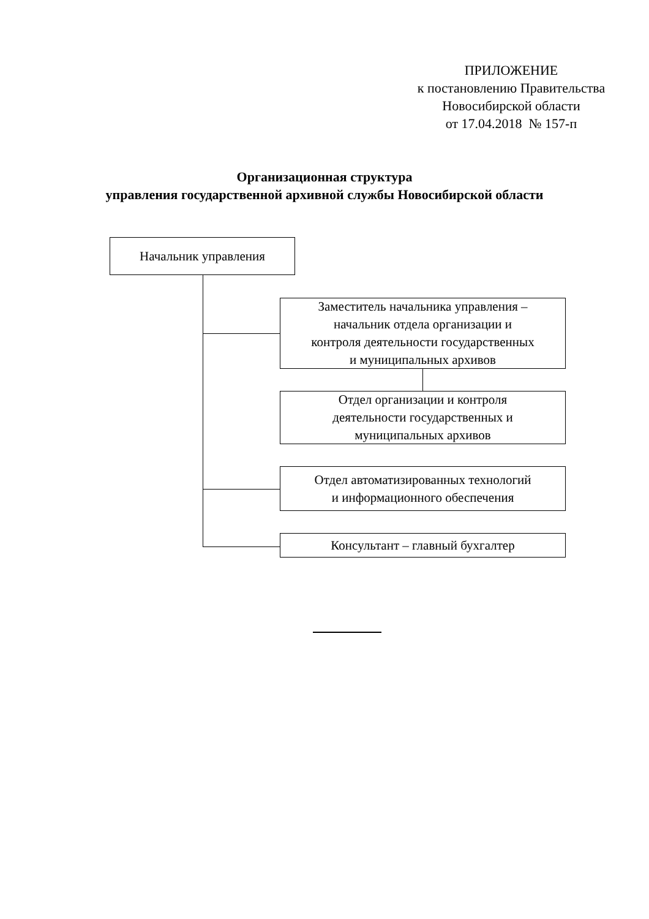ПРИЛОЖЕНИЕ
к постановлению Правительства
Новосибирской области
от 17.04.2018 № 157-п
Организационная структура
управления государственной архивной службы Новосибирской области
Начальник управления
Заместитель начальника управления –
начальник отдела организации и
контроля деятельности государственных
и муниципальных архивов
Отдел организации и контроля
деятельности государственных и
муниципальных архивов
Отдел автоматизированных технологий
и информационного обеспечения
Консультант – главный бухгалтер